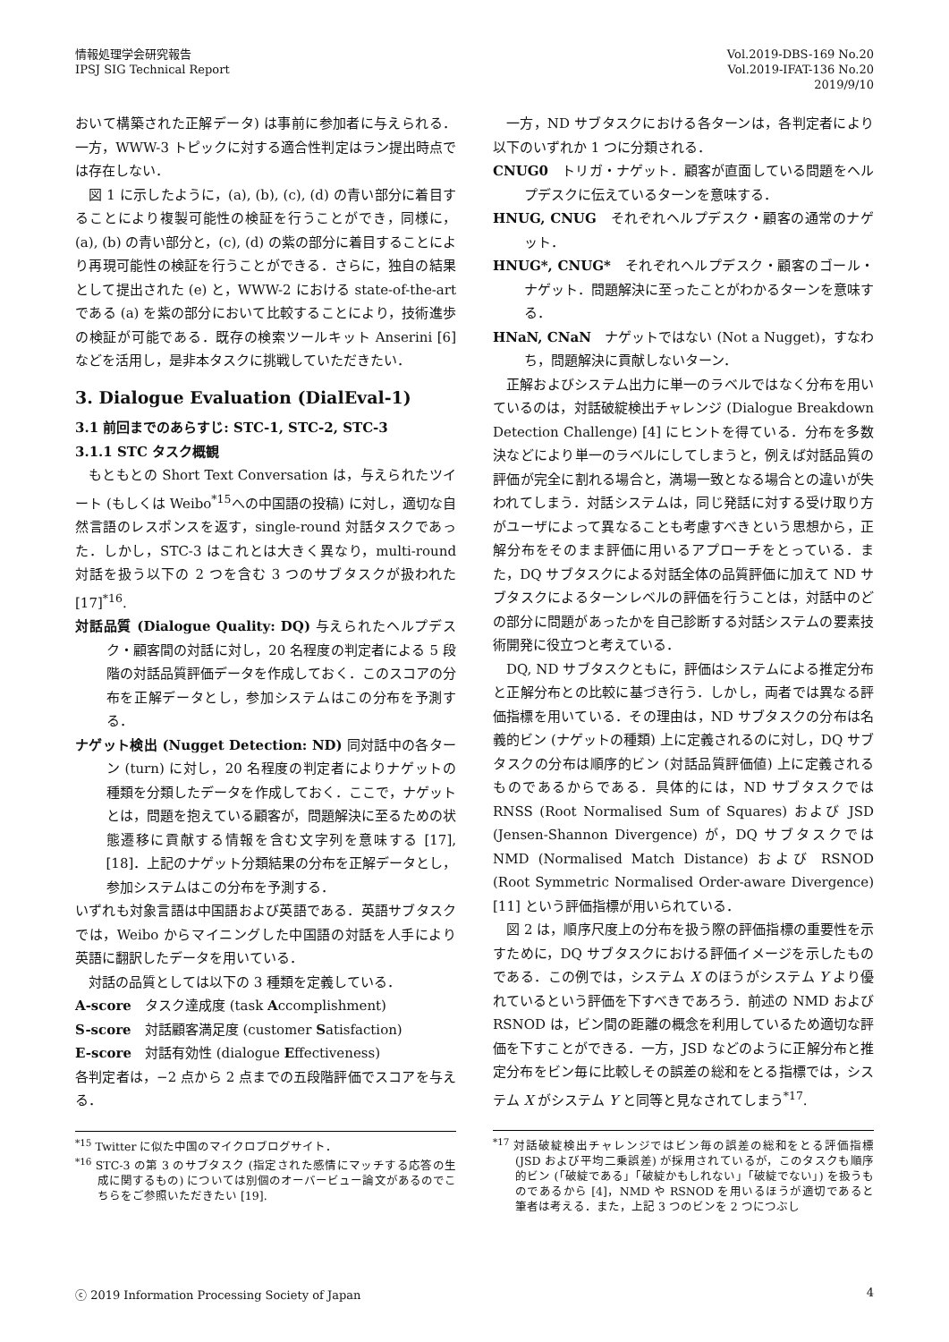情報処理学会研究報告
IPSJ SIG Technical Report
Vol.2019-DBS-169 No.20
Vol.2019-IFAT-136 No.20
2019/9/10
おいて構築された正解データ) は事前に参加者に与えられる．一方，WWW-3 トピックに対する適合性判定はラン提出時点では存在しない．
図 1 に示したように，(a), (b), (c), (d) の青い部分に着目することにより複製可能性の検証を行うことができ，同様に，(a), (b) の青い部分と，(c), (d) の紫の部分に着目することにより再現可能性の検証を行うことができる．さらに，独自の結果として提出された (e) と，WWW-2 における state-of-the-art である (a) を紫の部分において比較することにより，技術進歩の検証が可能である．既存の検索ツールキット Anserini [6] などを活用し，是非本タスクに挑戦していただきたい．
3. Dialogue Evaluation (DialEval-1)
3.1 前回までのあらすじ: STC-1, STC-2, STC-3
3.1.1 STC タスク概観
もともとの Short Text Conversation は，与えられたツイート (もしくは Weibo<sup>*15</sup>への中国語の投稿) に対し，適切な自然言語のレスポンスを返す，single-round 対話タスクであった．しかし，STC-3 はこれとは大きく異なり，multi-round 対話を扱う以下の 2 つを含む 3 つのサブタスクが扱われた [17]<sup>*16</sup>.
対話品質 (Dialogue Quality: DQ) 与えられたヘルプデスク・顧客間の対話に対し，20 名程度の判定者による 5 段階の対話品質評価データを作成しておく．このスコアの分布を正解データとし，参加システムはこの分布を予測する．
ナゲット検出 (Nugget Detection: ND) 同対話中の各ターン (turn) に対し，20 名程度の判定者によりナゲットの種類を分類したデータを作成しておく．ここで，ナゲットとは，問題を抱えている顧客が，問題解決に至るための状態遷移に貢献する情報を含む文字列を意味する [17], [18]．上記のナゲット分類結果の分布を正解データとし，参加システムはこの分布を予測する．
いずれも対象言語は中国語および英語である．英語サブタスクでは，Weibo からマイニングした中国語の対話を人手により英語に翻訳したデータを用いている．
対話の品質としては以下の 3 種類を定義している．
A-score　タスク達成度 (task Accomplishment)
S-score　対話顧客満足度 (customer Satisfaction)
E-score　対話有効性 (dialogue Effectiveness)
各判定者は，−2 点から 2 点までの五段階評価でスコアを与える．
<sup>*15</sup> Twitter に似た中国のマイクロブログサイト．
<sup>*16</sup> STC-3 の第 3 のサブタスク (指定された感情にマッチする応答の生成に関するもの) については別個のオーバービュー論文があるのでこちらをご参照いただきたい [19].
一方，ND サブタスクにおける各ターンは，各判定者により以下のいずれか 1 つに分類される．
CNUG0　トリガ・ナゲット．顧客が直面している問題をヘルプデスクに伝えているターンを意味する．
HNUG, CNUG　それぞれヘルプデスク・顧客の通常のナゲット．
HNUG*, CNUG*　それぞれヘルプデスク・顧客のゴール・ナゲット．問題解決に至ったことがわかるターンを意味する．
HNaN, CNaN　ナゲットではない (Not a Nugget)，すなわち，問題解決に貢献しないターン．
正解およびシステム出力に単一のラベルではなく分布を用いているのは，対話破綻検出チャレンジ (Dialogue Breakdown Detection Challenge) [4] にヒントを得ている．分布を多数決などにより単一のラベルにしてしまうと，例えば対話品質の評価が完全に割れる場合と，満場一致となる場合との違いが失われてしまう．対話システムは，同じ発話に対する受け取り方がユーザによって異なることも考慮すべきという思想から，正解分布をそのまま評価に用いるアプローチをとっている．また，DQ サブタスクによる対話全体の品質評価に加えて ND サブタスクによるターンレベルの評価を行うことは，対話中のどの部分に問題があったかを自己診断する対話システムの要素技術開発に役立つと考えている．
DQ, ND サブタスクともに，評価はシステムによる推定分布と正解分布との比較に基づき行う．しかし，両者では異なる評価指標を用いている．その理由は，ND サブタスクの分布は名義的ビン (ナゲットの種類) 上に定義されるのに対し，DQ サブタスクの分布は順序的ビン (対話品質評価値) 上に定義されるものであるからである．具体的には，ND サブタスクでは RNSS (Root Normalised Sum of Squares) および JSD (Jensen-Shannon Divergence) が，DQ サブタスクでは NMD (Normalised Match Distance) および RSNOD (Root Symmetric Normalised Order-aware Divergence) [11] という評価指標が用いられている．
図 2 は，順序尺度上の分布を扱う際の評価指標の重要性を示すために，DQ サブタスクにおける評価イメージを示したものである．この例では，システム X のほうがシステム Y より優れているという評価を下すべきであろう．前述の NMD および RSNOD は，ビン間の距離の概念を利用しているため適切な評価を下すことができる．一方，JSD などのように正解分布と推定分布をビン毎に比較しその誤差の総和をとる指標では，システム X がシステム Y と同等と見なされてしまう<sup>*17</sup>.
<sup>*17</sup> 対話破綻検出チャレンジではビン毎の誤差の総和をとる評価指標 (JSD および平均二乗誤差) が採用されているが，このタスクも順序的ビン (「破綻である」「破綻かもしれない」「破綻でない」) を扱うものであるから [4]，NMD や RSNOD を用いるほうが適切であると筆者は考える．また，上記 3 つのビンを 2 つにつぶし
ⓒ 2019 Information Processing Society of Japan
4